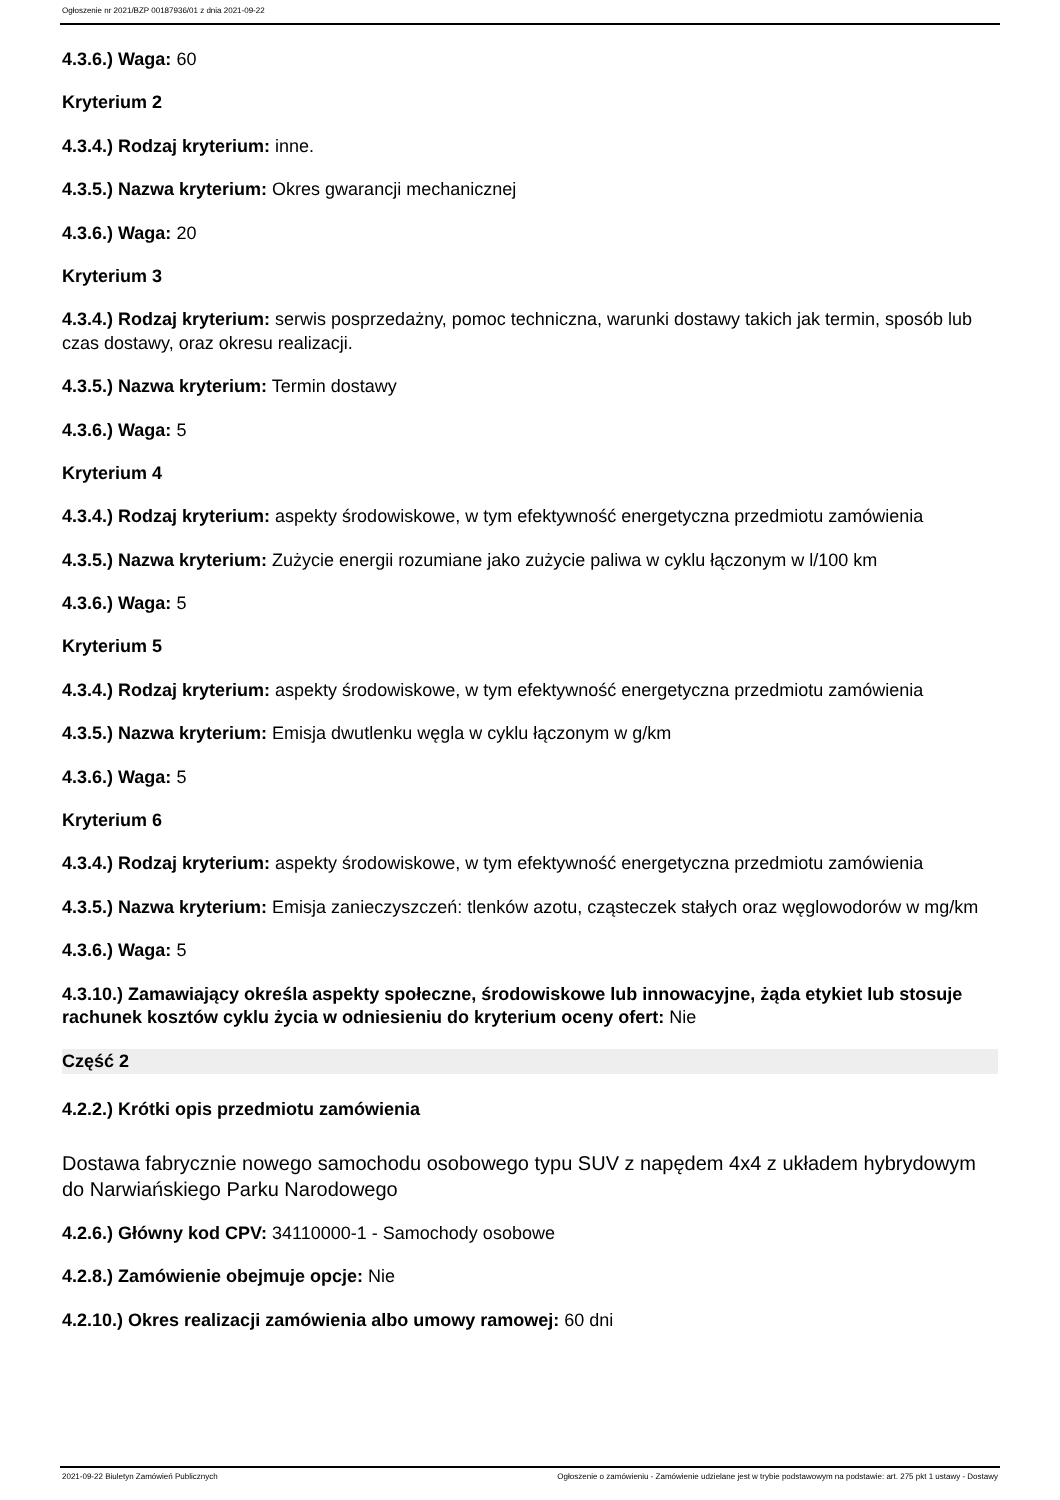Ogłoszenie nr 2021/BZP 00187936/01 z dnia 2021-09-22
4.3.6.) Waga: 60
Kryterium 2
4.3.4.) Rodzaj kryterium: inne.
4.3.5.) Nazwa kryterium: Okres gwarancji mechanicznej
4.3.6.) Waga: 20
Kryterium 3
4.3.4.) Rodzaj kryterium: serwis posprzedażny, pomoc techniczna, warunki dostawy takich jak termin, sposób lub czas dostawy, oraz okresu realizacji.
4.3.5.) Nazwa kryterium: Termin dostawy
4.3.6.) Waga: 5
Kryterium 4
4.3.4.) Rodzaj kryterium: aspekty środowiskowe, w tym efektywność energetyczna przedmiotu zamówienia
4.3.5.) Nazwa kryterium: Zużycie energii rozumiane jako zużycie paliwa w cyklu łączonym w l/100 km
4.3.6.) Waga: 5
Kryterium 5
4.3.4.) Rodzaj kryterium: aspekty środowiskowe, w tym efektywność energetyczna przedmiotu zamówienia
4.3.5.) Nazwa kryterium: Emisja dwutlenku węgla w cyklu łączonym w g/km
4.3.6.) Waga: 5
Kryterium 6
4.3.4.) Rodzaj kryterium: aspekty środowiskowe, w tym efektywność energetyczna przedmiotu zamówienia
4.3.5.) Nazwa kryterium: Emisja zanieczyszczeń: tlenków azotu, cząsteczek stałych oraz węglowodorów w mg/km
4.3.6.) Waga: 5
4.3.10.) Zamawiający określa aspekty społeczne, środowiskowe lub innowacyjne, żąda etykiet lub stosuje rachunek kosztów cyklu życia w odniesieniu do kryterium oceny ofert: Nie
Część 2
4.2.2.) Krótki opis przedmiotu zamówienia
Dostawa fabrycznie nowego samochodu osobowego typu SUV z napędem 4x4 z układem hybrydowym do Narwiańskiego Parku Narodowego
4.2.6.) Główny kod CPV: 34110000-1 - Samochody osobowe
4.2.8.) Zamówienie obejmuje opcje: Nie
4.2.10.) Okres realizacji zamówienia albo umowy ramowej: 60 dni
2021-09-22 Biuletyn Zamówień Publicznych Ogłoszenie o zamówieniu - Zamówienie udzielane jest w trybie podstawowym na podstawie: art. 275 pkt 1 ustawy - Dostawy